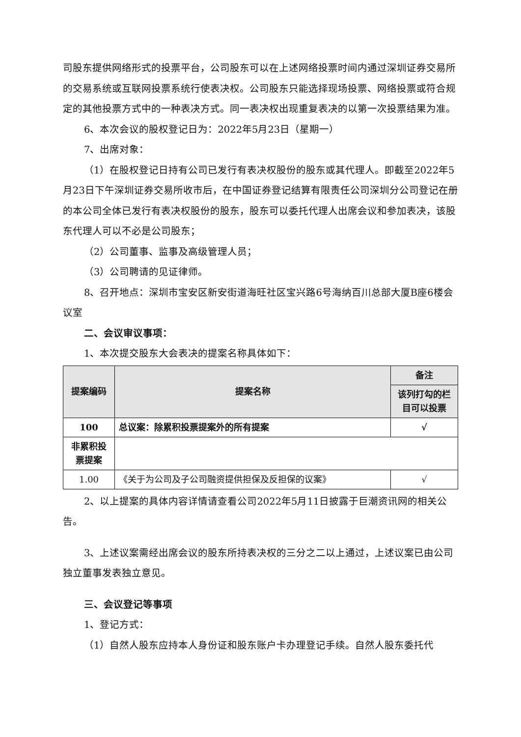司股东提供网络形式的投票平台，公司股东可以在上述网络投票时间内通过深圳证券交易所的交易系统或互联网投票系统行使表决权。公司股东只能选择现场投票、网络投票或符合规定的其他投票方式中的一种表决方式。同一表决权出现重复表决的以第一次投票结果为准。
6、本次会议的股权登记日为：2022年5月23日（星期一）
7、出席对象：
（1）在股权登记日持有公司已发行有表决权股份的股东或其代理人。即截至2022年5月23日下午深圳证券交易所收市后，在中国证券登记结算有限责任公司深圳分公司登记在册的本公司全体已发行有表决权股份的股东，股东可以委托代理人出席会议和参加表决，该股东代理人可以不必是公司股东；
（2）公司董事、监事及高级管理人员；
（3）公司聘请的见证律师。
8、召开地点：深圳市宝安区新安街道海旺社区宝兴路6号海纳百川总部大厦B座6楼会议室
二、会议审议事项：
1、本次提交股东大会表决的提案名称具体如下：
| 提案编码 | 提案名称 | 备注 |
| --- | --- | --- |
| | | 该列打勾的栏目可以投票 |
| 100 | 总议案：除累积投票提案外的所有提案 | √ |
| 非累积投票提案 | | |
| 1.00 | 《关于为公司及子公司融资提供担保及反担保的议案》 | √ |
2、以上提案的具体内容详情请查看公司2022年5月11日披露于巨潮资讯网的相关公告。
3、上述议案需经出席会议的股东所持表决权的三分之二以上通过，上述议案已由公司独立董事发表独立意见。
三、会议登记等事项
1、登记方式：
（1）自然人股东应持本人身份证和股东账户卡办理登记手续。自然人股东委托代